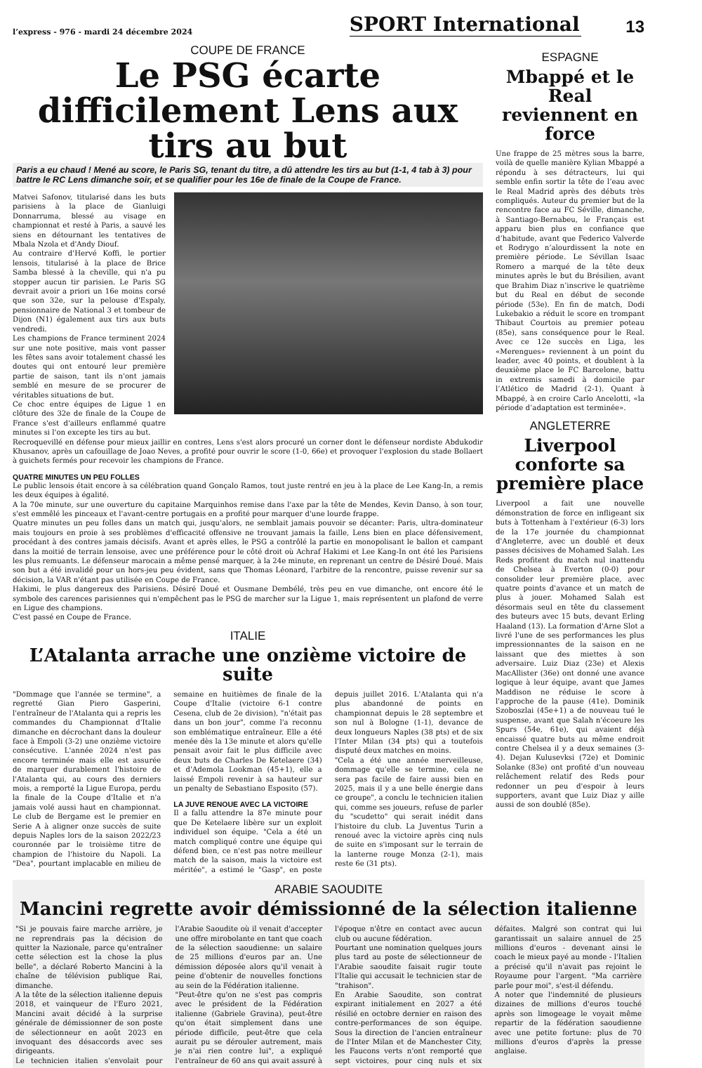l’express - 976 - mardi 24 décembre 2024 SPORT International 13
COUPE DE FRANCE
Le PSG écarte difficilement Lens aux tirs au but
Paris a eu chaud ! Mené au score, le Paris SG, tenant du titre, a dû attendre les tirs au but (1-1, 4 tab à 3) pour battre le RC Lens dimanche soir, et se qualifier pour les 16e de finale de la Coupe de France.
Matvei Safonov, titularisé dans les buts parisiens à la place de Gianluigi Donnarruma, blessé au visage en championnat et resté à Paris, a sauvé les siens en détournant les tentatives de Mbala Nzola et d'Andy Diouf.
Au contraire d'Hervé Koffi, le portier lensois, titularisé à la place de Brice Samba blessé à la cheville, qui n'a pu stopper aucun tir parisien. Le Paris SG devrait avoir a priori un 16e moins corsé que son 32e, sur la pelouse d'Espaly, pensionnaire de National 3 et tombeur de Dijon (N1) également aux tirs aux buts vendredi.
Les champions de France terminent 2024 sur une note positive, mais vont passer les fêtes sans avoir totalement chassé les doutes qui ont entouré leur première partie de saison, tant ils n'ont jamais semblé en mesure de se procurer de véritables situations de but.
Ce choc entre équipes de Ligue 1 en clôture des 32e de finale de la Coupe de France s'est d'ailleurs enflammé quatre minutes si l'on excepte les tirs au but.
Recroquevillé en défense pour mieux jaillir en contres, Lens s'est alors procuré un corner dont le défenseur nordiste Abdukodir Khusanov, après un cafouillage de Joao Neves, a profité pour ouvrir le score (1-0, 66e) et provoquer l'explosion du stade Bollaert à guichets fermés pour recevoir les champions de France.
QUATRE MINUTES UN PEU FOLLES
Le public lensois était encore à sa célébration quand Gonçalo Ramos, tout juste rentré en jeu à la place de Lee Kang-In, a remis les deux équipes à égalité.
A la 70e minute, sur une ouverture du capitaine Marquinhos remise dans l'axe par la tête de Mendes, Kevin Danso, à son tour, s'est emmêlé les pinceaux et l'avant-centre portugais en a profité pour marquer d'une lourde frappe.
Quatre minutes un peu folles dans un match qui, jusqu'alors, ne semblait jamais pouvoir se décanter: Paris, ultra-dominateur mais toujours en proie à ses problèmes d'efficacité offensive ne trouvant jamais la faille, Lens bien en place défensivement, procédant à des contres jamais décisifs. Avant et après elles, le PSG a contrôlé la partie en monopolisant le ballon et campant dans la moitié de terrain lensoise, avec une préférence pour le côté droit où Achraf Hakimi et Lee Kang-In ont été les Parisiens les plus remuants. Le défenseur marocain a même pensé marquer, à la 24e minute, en reprenant un centre de Désiré Doué. Mais son but a été invalidé pour un hors-jeu peu évident, sans que Thomas Léonard, l'arbitre de la rencontre, puisse revenir sur sa décision, la VAR n'étant pas utilisée en Coupe de France.
Hakimi, le plus dangereux des Parisiens. Désiré Doué et Ousmane Dembélé, très peu en vue dimanche, ont encore été le symbole des carences parisiennes qui n'empêchent pas le PSG de marcher sur la Ligue 1, mais représentent un plafond de verre en Ligue des champions.
C'est passé en Coupe de France.
ITALIE
L’Atalanta arrache une onzième victoire de suite
"Dommage que l'année se termine", a regretté Gian Piero Gasperini, l'entraîneur de l'Atalanta qui a repris les commandes du Championnat d'Italie dimanche en décrochant dans la douleur face à Empoli (3-2) une onzième victoire consécutive. L'année 2024 n'est pas encore terminée mais elle est assurée de marquer durablement l'histoire de l'Atalanta qui, au cours des derniers mois, a remporté la Ligue Europa, perdu la finale de la Coupe d'Italie et n'a jamais volé aussi haut en championnat. Le club de Bergame est le premier en Serie A à aligner onze succès de suite depuis Naples lors de la saison 2022/23 couronnée par le troisième titre de champion de l'histoire du Napoli. La "Dea", pourtant implacable en milieu de semaine en huitièmes de finale de la Coupe d'Italie (victoire 6-1 contre Cesena, club de 2e division), "n'était pas dans un bon jour", comme l'a reconnu son emblématique entraîneur. Elle a été menée dès la 13e minute et alors qu'elle pensait avoir fait le plus difficile avec deux buts de Charles De Ketelaere (34) et d'Ademola Lookman (45+1), elle a laissé Empoli revenir à sa hauteur sur un penalty de Sebastiano Esposito (57).
LA JUVE RENOUE AVEC LA VICTOIRE
Il a fallu attendre la 87e minute pour que De Ketelaere libère sur un exploit individuel son équipe. "Cela a été un match compliqué contre une équipe qui défend bien, ce n'est pas notre meilleur match de la saison, mais la victoire est méritée", a estimé le "Gasp", en poste depuis juillet 2016. L'Atalanta qui n'a plus abandonné de points en championnat depuis le 28 septembre et son nul à Bologne (1-1), devance de deux longueurs Naples (38 pts) et de six l'Inter Milan (34 pts) qui a toutefois disputé deux matches en moins.
"Cela a été une année merveilleuse, dommage qu'elle se termine, cela ne sera pas facile de faire aussi bien en 2025, mais il y a une belle énergie dans ce groupe", a conclu le technicien italien qui, comme ses joueurs, refuse de parler du "scudetto" qui serait inédit dans l'histoire du club. La Juventus Turin a renoué avec la victoire après cinq nuls de suite en s'imposant sur le terrain de la lanterne rouge Monza (2-1), mais reste 6e (31 pts).
ESPAGNE
Mbappé et le Real reviennent en force
Une frappe de 25 mètres sous la barre, voilà de quelle manière Kylian Mbappé a répondu à ses détracteurs, lui qui semble enfin sortir la tête de l’eau avec le Real Madrid après des débuts très compliqués. Auteur du premier but de la rencontre face au FC Séville, dimanche, à Santiago-Bernabeu, le Français est apparu bien plus en confiance que d’habitude, avant que Federico Valverde et Rodrygo n’alourdissent la note en première période. Le Sévillan Isaac Romero a marqué de la tête deux minutes après le but du Brésilien, avant que Brahim Diaz n’inscrive le quatrième but du Real en début de seconde période (53e). En fin de match, Dodi Lukebakio a réduit le score en trompant Thibaut Courtois au premier poteau (85e), sans conséquence pour le Real. Avec ce 12e succès en Liga, les «Merengues» reviennent à un point du leader, avec 40 points, et doublent à la deuxième place le FC Barcelone, battu in extremis samedi à domicile par l’Atlético de Madrid (2-1). Quant à Mbappé, à en croire Carlo Ancelotti, «la période d’adaptation est terminée».
ANGLETERRE
Liverpool conforte sa première place
Liverpool a fait une nouvelle démonstration de force en infligeant six buts à Tottenham à l'extérieur (6-3) lors de la 17e journée du championnat d'Angleterre, avec un doublé et deux passes décisives de Mohamed Salah. Les Reds profitent du match nul inattendu de Chelsea à Everton (0-0) pour consolider leur première place, avec quatre points d'avance et un match de plus à jouer. Mohamed Salah est désormais seul en tête du classement des buteurs avec 15 buts, devant Erling Haaland (13). La formation d'Arne Slot a livré l'une de ses performances les plus impressionnantes de la saison en ne laissant que des miettes à son adversaire. Luiz Diaz (23e) et Alexis MacAllister (36e) ont donné une avance logique à leur équipe, avant que James Maddison ne réduise le score à l'approche de la pause (41e). Dominik Szoboszlai (45e+1) a de nouveau tué le suspense, avant que Salah n'écoeure les Spurs (54e, 61e), qui avaient déjà encaissé quatre buts au même endroit contre Chelsea il y a deux semaines (3-4). Dejan Kulusevksi (72e) et Dominic Solanke (83e) ont profité d'un nouveau relâchement relatif des Reds pour redonner un peu d'espoir à leurs supporters, avant que Luiz Diaz y aille aussi de son doublé (85e).
ARABIE SAOUDITE
Mancini regrette avoir démissionné de la sélection italienne
"Si je pouvais faire marche arrière, je ne reprendrais pas la décision de quitter la Nazionale, parce qu'entraîner cette sélection est la chose la plus belle", a déclaré Roberto Mancini à la chaîne de télévision publique Rai, dimanche.
A la tête de la sélection italienne depuis 2018, et vainqueur de l'Euro 2021, Mancini avait décidé à la surprise générale de démissionner de son poste de sélectionneur en août 2023 en invoquant des désaccords avec ses dirigeants.
Le technicien italien s'envolait pour l'Arabie Saoudite où il venait d'accepter une offre mirobolante en tant que coach de la sélection saoudienne: un salaire de 25 millions d'euros par an. Une démission déposée alors qu'il venait à peine d'obtenir de nouvelles fonctions au sein de la Fédération italienne.
"Peut-être qu'on ne s'est pas compris avec le président de la Fédération italienne (Gabriele Gravina), peut-être qu'on était simplement dans une période difficile, peut-être que cela aurait pu se dérouler autrement, mais je n'ai rien contre lui", a expliqué l'entraîneur de 60 ans qui avait assuré à l'époque n'être en contact avec aucun club ou aucune fédération.
Pourtant une nomination quelques jours plus tard au poste de sélectionneur de l'Arabie saoudite faisait rugir toute l'Italie qui accusait le technicien star de "trahison".
En Arabie Saoudite, son contrat expirant initialement en 2027 a été résilié en octobre dernier en raison des contre-performances de son équipe. Sous la direction de l'ancien entraîneur de l'Inter Milan et de Manchester City, les Faucons verts n'ont remporté que sept victoires, pour cinq nuls et six défaites. Malgré son contrat qui lui garantissait un salaire annuel de 25 millions d'euros - devenant ainsi le coach le mieux payé au monde - l'Italien a précisé qu'il n'avait pas rejoint le Royaume pour l'argent. "Ma carrière parle pour moi", s'est-il défendu.
A noter que l'indemnité de plusieurs dizaines de millions d'euros touché après son limogeage le voyait même repartir de la fédération saoudienne avec une petite fortune: plus de 70 millions d'euros d'après la presse anglaise.